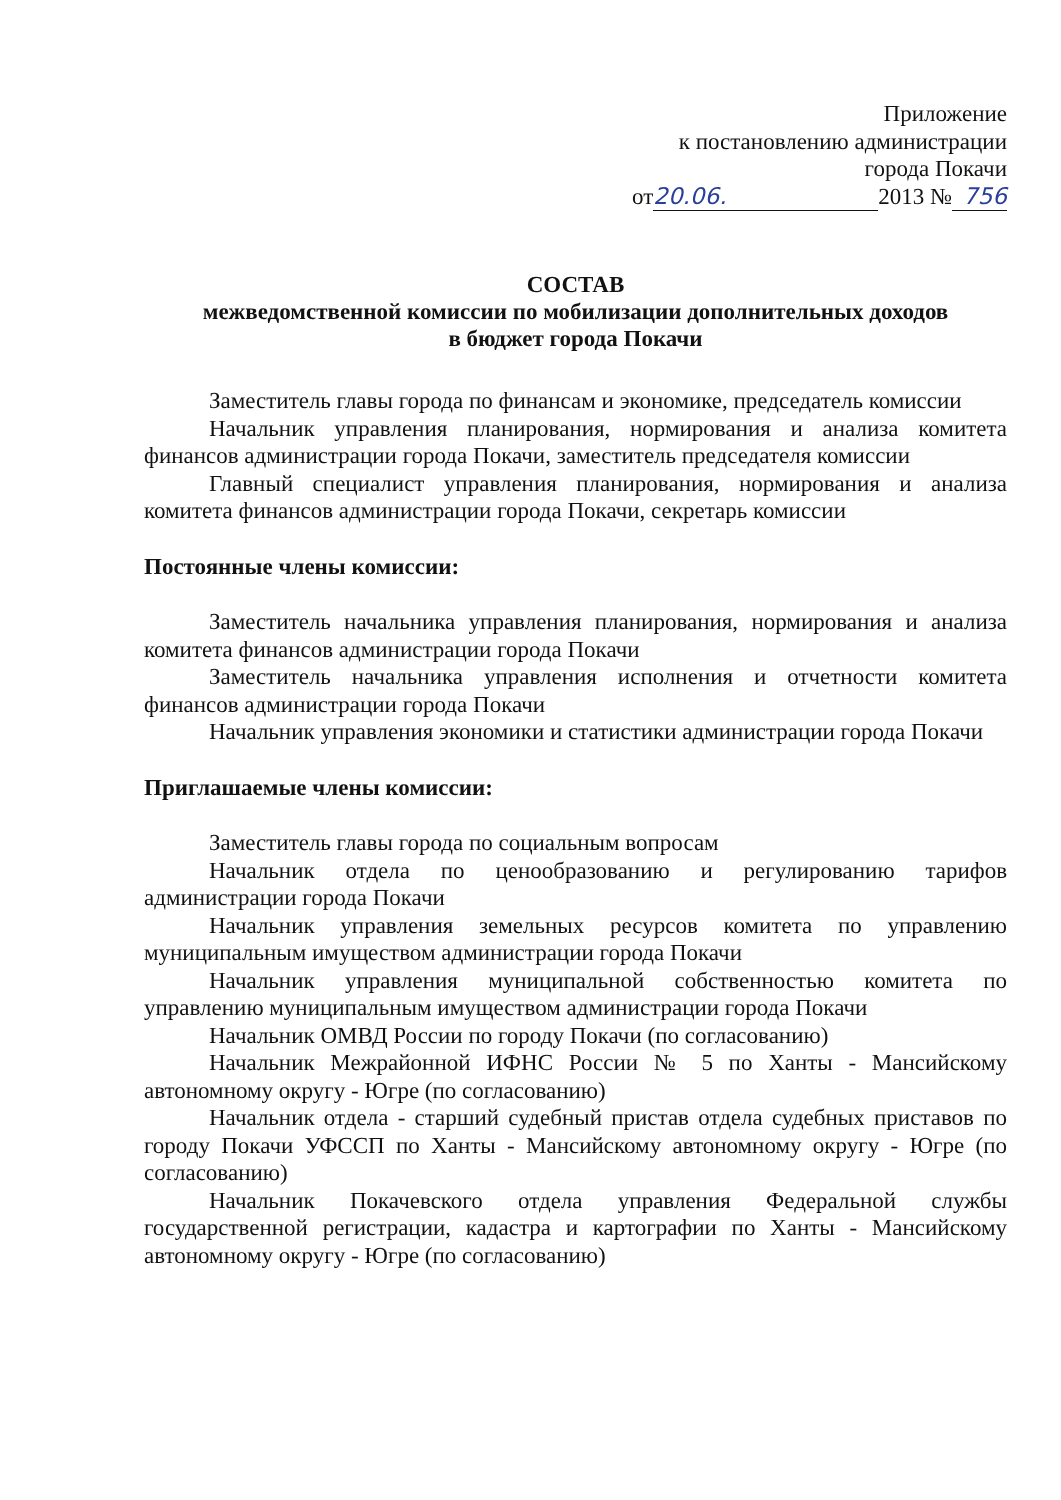Приложение
к постановлению администрации
города Покачи
от 20.06. 2013 № 756
СОСТАВ
межведомственной комиссии по мобилизации дополнительных доходов
в бюджет города Покачи
Заместитель главы города по финансам и экономике, председатель комиссии
Начальник управления планирования, нормирования и анализа комитета финансов администрации города Покачи, заместитель председателя комиссии
Главный специалист управления планирования, нормирования и анализа комитета финансов администрации города Покачи, секретарь комиссии
Постоянные члены комиссии:
Заместитель начальника управления планирования, нормирования и анализа комитета финансов администрации города Покачи
Заместитель начальника управления исполнения и отчетности комитета финансов администрации города Покачи
Начальник управления экономики и статистики администрации города Покачи
Приглашаемые члены комиссии:
Заместитель главы города по социальным вопросам
Начальник отдела по ценообразованию и регулированию тарифов администрации города Покачи
Начальник управления земельных ресурсов комитета по управлению муниципальным имуществом администрации города Покачи
Начальник управления муниципальной собственностью комитета по управлению муниципальным имуществом администрации города Покачи
Начальник ОМВД России по городу Покачи (по согласованию)
Начальник Межрайонной ИФНС России № 5 по Ханты - Мансийскому автономному округу - Югре (по согласованию)
Начальник отдела - старший судебный пристав отдела судебных приставов по городу Покачи УФССП по Ханты - Мансийскому автономному округу - Югре (по согласованию)
Начальник Покачевского отдела управления Федеральной службы государственной регистрации, кадастра и картографии по Ханты - Мансийскому автономному округу - Югре (по согласованию)